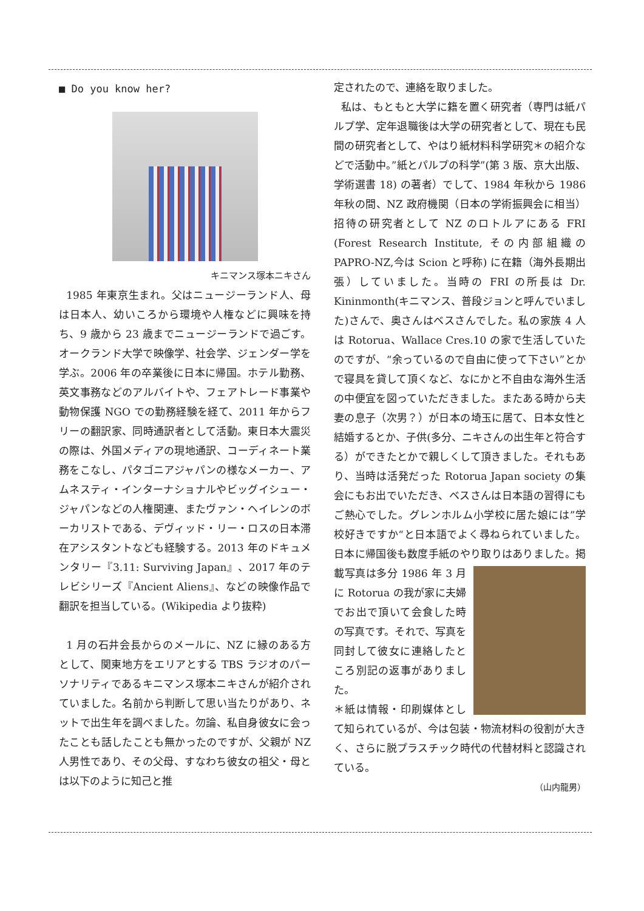■ Do you know her?
キニマンス塚本ニキさん
1985 年東京生まれ。父はニュージーランド人、母は日本人、幼いころから環境や人権などに興味を持ち、9 歳から 23 歳までニュージーランドで過ごす。オークランド大学で映像学、社会学、ジェンダー学を学ぶ。2006 年の卒業後に日本に帰国。ホテル勤務、英文事務などのアルバイトや、フェアトレード事業や動物保護 NGO での勤務経験を経て、2011 年からフリーの翻訳家、同時通訳者として活動。東日本大震災の際は、外国メディアの現地通訳、コーディネート業務をこなし、パタゴニアジャパンの様なメーカー、アムネスティ・インターナショナルやビッグイシュー・ジャパンなどの人権関連、またヴァン・ヘイレンのボーカリストである、デヴィッド・リー・ロスの日本滞在アシスタントなども経験する。2013 年のドキュメンタリー『3.11: Surviving Japan』、2017 年のテレビシリーズ『Ancient Aliens』、などの映像作品で翻訳を担当している。(Wikipedia より抜粋)
1 月の石井会長からのメールに、NZ に縁のある方として、関東地方をエリアとする TBS ラジオのパーソナリティであるキニマンス塚本ニキさんが紹介されていました。名前から判断して思い当たりがあり、ネットで出生年を調べました。勿論、私自身彼女に会ったことも話したことも無かったのですが、父親が NZ 人男性であり、その父母、すなわち彼女の祖父・母とは以下のように知己と推
定されたので、連絡を取りました。
私は、もともと大学に籍を置く研究者（専門は紙パルプ学、定年退職後は大学の研究者として、現在も民間の研究者として、やはり紙材料科学研究＊の紹介などで活動中。”紙とパルプの科学”(第 3 版、京大出版、学術選書 18) の著者）でして、1984 年秋から 1986 年秋の間、NZ 政府機関（日本の学術振興会に相当）招待の研究者として NZ のロトルアにある FRI (Forest Research Institute, その内部組織の PAPRO-NZ,今は Scion と呼称) に在籍（海外長期出張）していました。当時の FRI の所長は Dr. Kininmonth(キニマンス、普段ジョンと呼んでいました)さんで、奥さんはベスさんでした。私の家族 4 人は Rotorua、Wallace Cres.10 の家で生活していたのですが、“余っているので自由に使って下さい”とかで寝具を貸して頂くなど、なにかと不自由な海外生活の中便宜を図っていただきました。またある時から夫妻の息子（次男？）が日本の埼玉に居て、日本女性と結婚するとか、子供(多分、ニキさんの出生年と符合する）ができたとかで親しくして頂きました。それもあり、当時は活発だった Rotorua Japan society の集会にもお出でいただき、ベスさんは日本語の習得にもご熱心でした。グレンホルム小学校に居た娘には”学校好きですか“と日本語でよく尋ねられていました。日本に帰国後も数度手紙のやり取 りはありました。掲載写真は多分 1986 年 3 月に Rotorua の我が家に夫婦でお出で頂いて会食した時の写真です。それで、写真を同封して彼女に連絡したところ別記の返事がありました。
＊紙は情報・印刷媒体として知られているが、今は包装・物流材料の役割が大きく、さらに脱プラスチック時代の代替材料と認識されている。
（山内龍男）